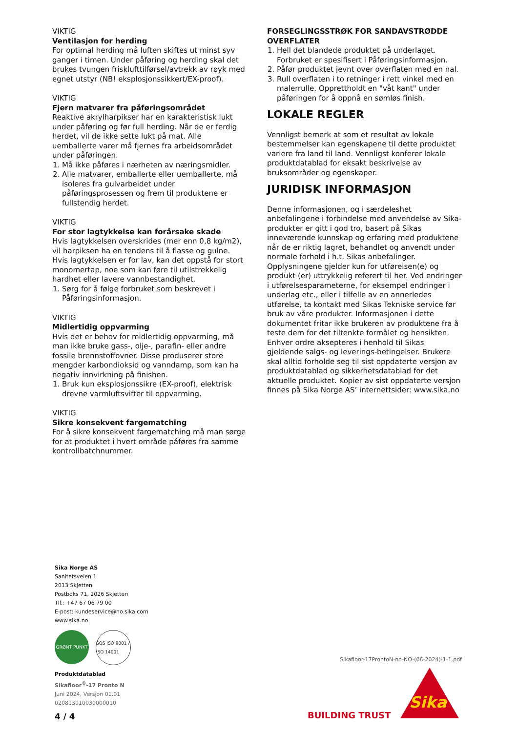VIKTIG
Ventilasjon for herding
For optimal herding må luften skiftes ut minst syv ganger i timen. Under påføring og herding skal det brukes tvungen frisklufttilførsel/avtrekk av røyk med egnet utstyr (NB! eksplosjonssikkert/EX-proof).
VIKTIG
Fjern matvarer fra påføringsområdet
Reaktive akrylharpikser har en karakteristisk lukt under påføring og før full herding. Når de er ferdig herdet, vil de ikke sette lukt på mat. Alle uemballerte varer må fjernes fra arbeidsområdet under påføringen.
1. Må ikke påføres i nærheten av næringsmidler.
2. Alle matvarer, emballerte eller uemballerte, må isoleres fra gulvarbeidet under påføringsprosessen og frem til produktene er fullstendig herdet.
VIKTIG
For stor lagtykkelse kan forårsake skade
Hvis lagtykkelsen overskrides (mer enn 0,8 kg/m2), vil harpiksen ha en tendens til å flasse og gulne. Hvis lagtykkelsen er for lav, kan det oppstå for stort monomertap, noe som kan føre til utilstrekkelig hardhet eller lavere vannbestandighet.
1. Sørg for å følge forbruket som beskrevet i Påføringsinformasjon.
VIKTIG
Midlertidig oppvarming
Hvis det er behov for midlertidig oppvarming, må man ikke bruke gass-, olje-, parafin- eller andre fossile brennstoffovner. Disse produserer store mengder karbondioksid og vanndamp, som kan ha negativ innvirkning på finishen.
1. Bruk kun eksplosjonssikre (EX-proof), elektrisk drevne varmluftsvifter til oppvarming.
VIKTIG
Sikre konsekvent fargematching
For å sikre konsekvent fargematching må man sørge for at produktet i hvert område påføres fra samme kontrollbatchnummer.
FORSEGLINGSSTRØK FOR SANDAVSTRØDDE OVERFLATER
1. Hell det blandede produktet på underlaget. Forbruket er spesifisert i Påføringsinformasjon.
2. Påfør produktet jevnt over overflaten med en nal.
3. Rull overflaten i to retninger i rett vinkel med en malerrulle. Opprettholdt en "våt kant" under påføringen for å oppnå en sømløs finish.
LOKALE REGLER
Vennligst bemerk at som et resultat av lokale bestemmelser kan egenskapene til dette produktet variere fra land til land. Vennligst konferer lokale produktdatablad for eksakt beskrivelse av bruksområder og egenskaper.
JURIDISK INFORMASJON
Denne informasjonen, og i særdeleshet anbefalingene i forbindelse med anvendelse av Sika-produkter er gitt i god tro, basert på Sikas inneværende kunnskap og erfaring med produktene når de er riktig lagret, behandlet og anvendt under normale forhold i h.t. Sikas anbefalinger. Opplysningene gjelder kun for utførelsen(e) og produkt (er) uttrykkelig referert til her. Ved endringer i utførelsesparameterne, for eksempel endringer i underlag etc., eller i tilfelle av en annerledes utførelse, ta kontakt med Sikas Tekniske service før bruk av våre produkter. Informasjonen i dette dokumentet fritar ikke brukeren av produktene fra å teste dem for det tiltenkte formålet og hensikten. Enhver ordre aksepteres i henhold til Sikas gjeldende salgs- og leverings-betingelser. Brukere skal alltid forholde seg til sist oppdaterte versjon av produktdatablad og sikkerhetsdatablad for det aktuelle produktet. Kopier av sist oppdaterte versjon finnes på Sika Norge AS’ internettsider: www.sika.no
Sika Norge AS
Sanitetsveien 1
2013 Skjetten
Postboks 71, 2026 Skjetten
Tlf.: +47 67 06 79 00
E-post: kundeservice@no.sika.com
www.sika.no
GRØNT PUNKT SQS ISO 9001 / ISO 14001
Produktdatablad
Sikafloor<sup>®</sup>-17 Pronto N
Juni 2024, Versjon 01.01
020813010030000010
Sikafloor-17ProntoN-no-NO-(06-2024)-1-1.pdf
4 / 4 BUILDING TRUST
Sika